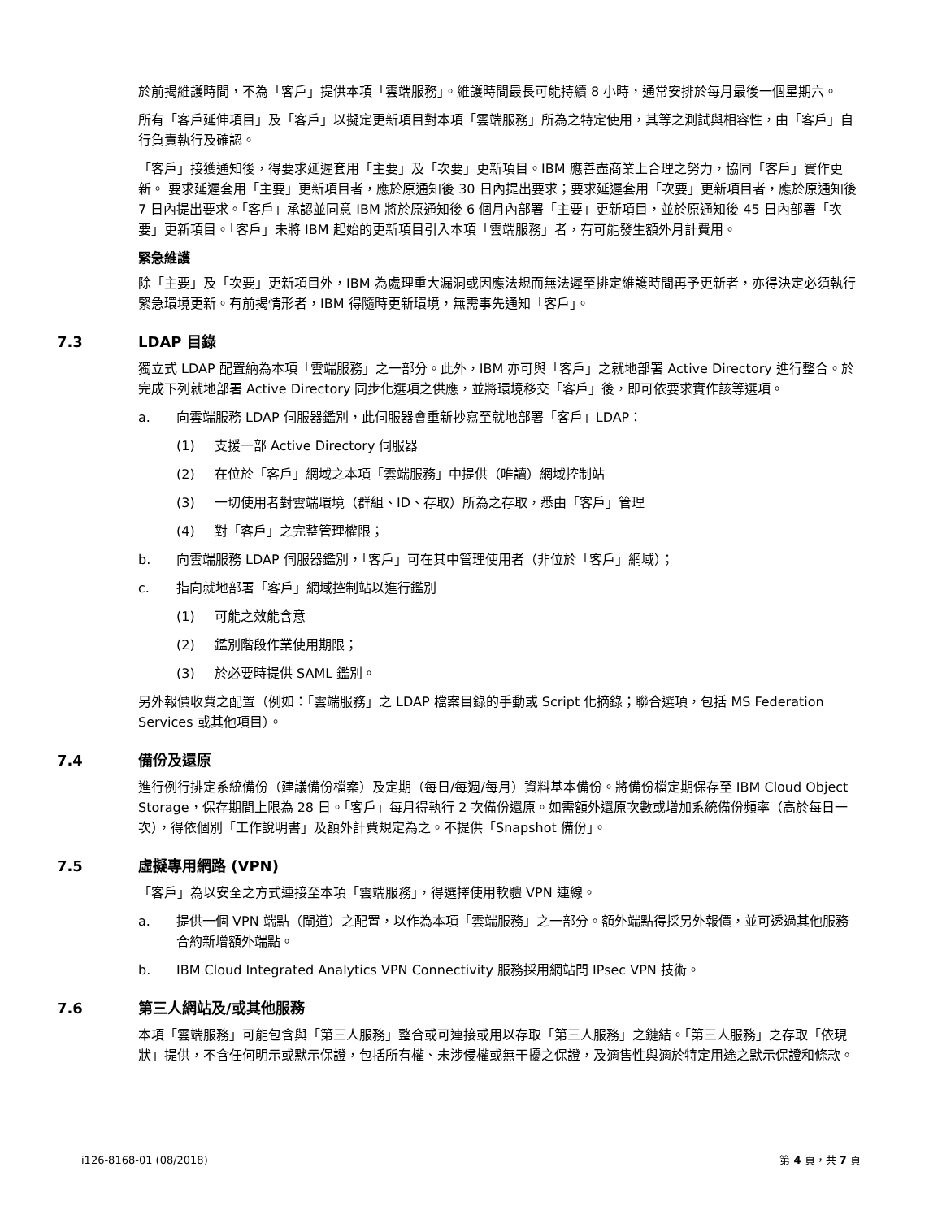於前揭維護時間，不為「客戶」提供本項「雲端服務」。維護時間最長可能持續 8 小時，通常安排於每月最後一個星期六。
所有「客戶延伸項目」及「客戶」以擬定更新項目對本項「雲端服務」所為之特定使用，其等之測試與相容性，由「客戶」自行負責執行及確認。
「客戶」接獲通知後，得要求延遲套用「主要」及「次要」更新項目。IBM 應善盡商業上合理之努力，協同「客戶」實作更新。 要求延遲套用「主要」更新項目者，應於原通知後 30 日內提出要求；要求延遲套用「次要」更新項目者，應於原通知後 7 日內提出要求。「客戶」承認並同意 IBM 將於原通知後 6 個月內部署「主要」更新項目，並於原通知後 45 日內部署「次要」更新項目。「客戶」未將 IBM 起始的更新項目引入本項「雲端服務」者，有可能發生額外月計費用。
緊急維護
除「主要」及「次要」更新項目外，IBM 為處理重大漏洞或因應法規而無法遲至排定維護時間再予更新者，亦得決定必須執行緊急環境更新。有前揭情形者，IBM 得隨時更新環境，無需事先通知「客戶」。
7.3 LDAP 目錄
獨立式 LDAP 配置納為本項「雲端服務」之一部分。此外，IBM 亦可與「客戶」之就地部署 Active Directory 進行整合。於完成下列就地部署 Active Directory 同步化選項之供應，並將環境移交「客戶」後，即可依要求實作該等選項。
a. 向雲端服務 LDAP 伺服器鑑別，此伺服器會重新抄寫至就地部署「客戶」LDAP：
(1) 支援一部 Active Directory 伺服器
(2) 在位於「客戶」網域之本項「雲端服務」中提供（唯讀）網域控制站
(3) 一切使用者對雲端環境（群組、ID、存取）所為之存取，悉由「客戶」管理
(4) 對「客戶」之完整管理權限；
b. 向雲端服務 LDAP 伺服器鑑別，「客戶」可在其中管理使用者（非位於「客戶」網域）；
c. 指向就地部署「客戶」網域控制站以進行鑑別
(1) 可能之效能含意
(2) 鑑別階段作業使用期限；
(3) 於必要時提供 SAML 鑑別。
另外報價收費之配置（例如：「雲端服務」之 LDAP 檔案目錄的手動或 Script 化摘錄；聯合選項，包括 MS Federation Services 或其他項目）。
7.4 備份及還原
進行例行排定系統備份（建議備份檔案）及定期（每日/每週/每月）資料基本備份。將備份檔定期保存至 IBM Cloud Object Storage，保存期間上限為 28 日。「客戶」每月得執行 2 次備份還原。如需額外還原次數或增加系統備份頻率（高於每日一次），得依個別「工作說明書」及額外計費規定為之。不提供「Snapshot 備份」。
7.5 虛擬專用網路 (VPN)
「客戶」為以安全之方式連接至本項「雲端服務」，得選擇使用軟體 VPN 連線。
a. 提供一個 VPN 端點（閘道）之配置，以作為本項「雲端服務」之一部分。額外端點得採另外報價，並可透過其他服務合約新增額外端點。
b. IBM Cloud Integrated Analytics VPN Connectivity 服務採用網站間 IPsec VPN 技術。
7.6 第三人網站及/或其他服務
本項「雲端服務」可能包含與「第三人服務」整合或可連接或用以存取「第三人服務」之鏈結。「第三人服務」之存取「依現狀」提供，不含任何明示或默示保證，包括所有權、未涉侵權或無干擾之保證，及適售性與適於特定用途之默示保證和條款。
i126-8168-01 (08/2018) 第 4 頁，共 7 頁